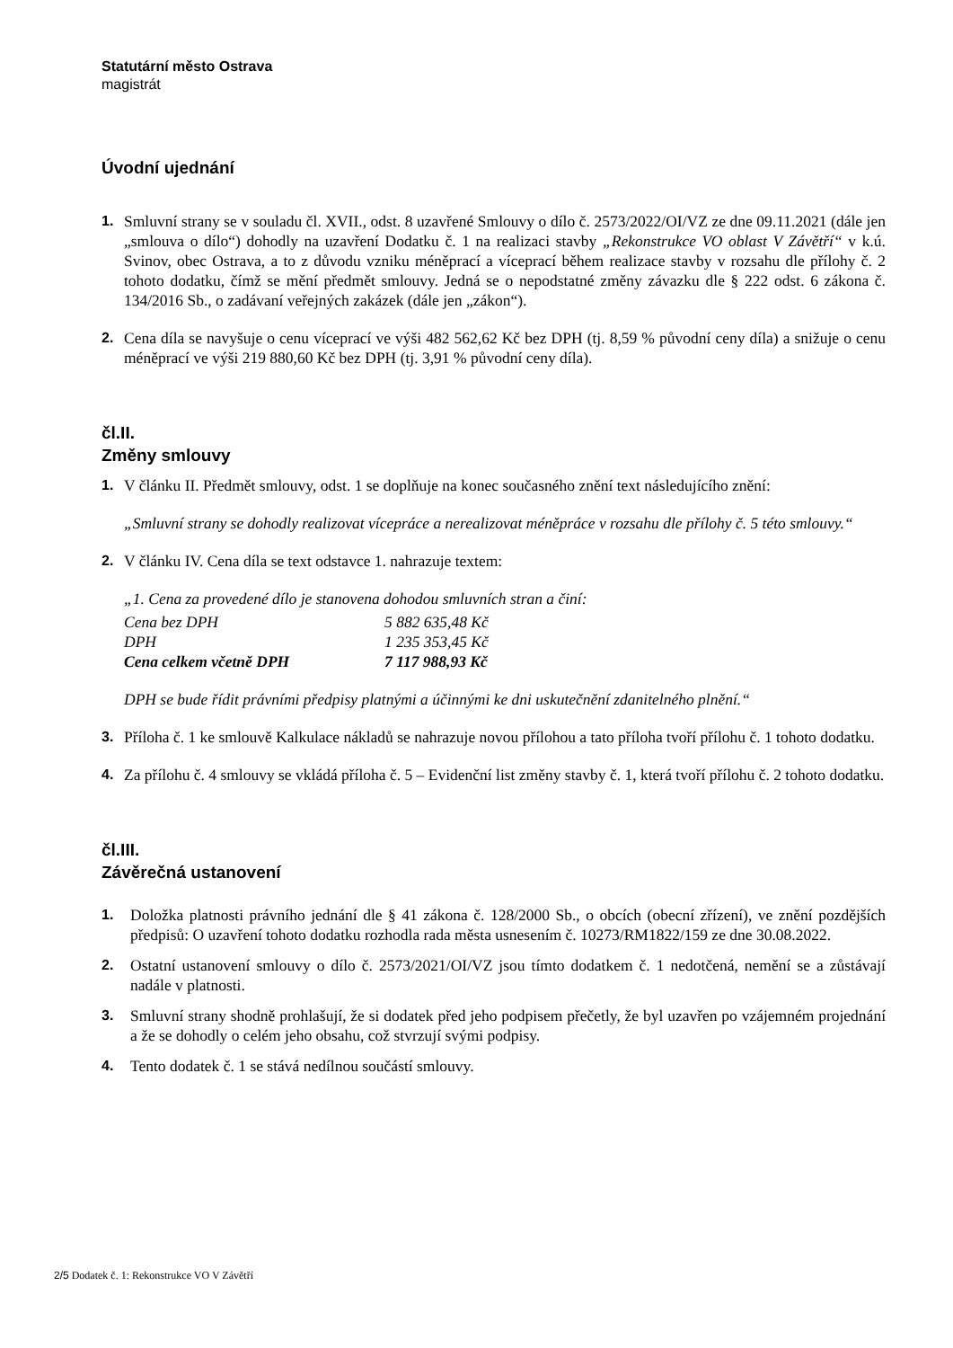Statutární město Ostrava
magistrát
Úvodní ujednání
1. Smluvní strany se v souladu čl. XVII., odst. 8 uzavřené Smlouvy o dílo č. 2573/2022/OI/VZ ze dne 09.11.2021 (dále jen „smlouva o dílo“) dohodly na uzavření Dodatku č. 1 na realizaci stavby „Rekonstrukce VO oblast V Závětří“ v k.ú. Svinov, obec Ostrava, a to z důvodu vzniku méněprací a víceprací během realizace stavby v rozsahu dle přílohy č. 2 tohoto dodatku, čímž se mění předmět smlouvy. Jedná se o nepodstatné změny závazku dle § 222 odst. 6 zákona č. 134/2016 Sb., o zadávaní veřejných zakázek (dále jen „zákon“).
2. Cena díla se navyšuje o cenu víceprací ve výši 482 562,62 Kč bez DPH (tj. 8,59 % původní ceny díla) a snižuje o cenu méněprací ve výši 219 880,60 Kč bez DPH (tj. 3,91 % původní ceny díla).
čl.II.
Změny smlouvy
1. V článku II. Předmět smlouvy, odst. 1 se doplňuje na konec současného znění text následujícího znění:
„Smluvní strany se dohodly realizovat vícepráce a nerealizovat méněpráce v rozsahu dle přílohy č. 5 této smlouvy.“
2. V článku IV. Cena díla se text odstavce 1. nahrazuje textem:
„1. Cena za provedené dílo je stanovena dohodou smluvních stran a činí:
| Cena bez DPH | 5 882 635,48 Kč |
| DPH | 1 235 353,45 Kč |
| Cena celkem včetně DPH | 7 117 988,93 Kč |
DPH se bude řídit právními předpisy platnými a účinnými ke dni uskutečnění zdanitelného plnění.“
3. Příloha č. 1 ke smlouvě Kalkulace nákladů se nahrazuje novou přílohou a tato příloha tvoří přílohu č. 1 tohoto dodatku.
4. Za přílohu č. 4 smlouvy se vkládá příloha č. 5 – Evidenční list změny stavby č. 1, která tvoří přílohu č. 2 tohoto dodatku.
čl.III.
Závěrečná ustanovení
1. Doložka platnosti právního jednání dle § 41 zákona č. 128/2000 Sb., o obcích (obecní zřízení), ve znění pozdějších předpisů: O uzavření tohoto dodatku rozhodla rada města usnesením č. 10273/RM1822/159 ze dne 30.08.2022.
2. Ostatní ustanovení smlouvy o dílo č. 2573/2021/OI/VZ jsou tímto dodatkem č. 1 nedotčená, nemění se a zůstávají nadále v platnosti.
3. Smluvní strany shodně prohlašují, že si dodatek před jeho podpisem přečetly, že byl uzavřen po vzájemném projednání a že se dohodly o celém jeho obsahu, což stvrzují svými podpisy.
4. Tento dodatek č. 1 se stává nedílnou součástí smlouvy.
2/5 Dodatek č. 1: Rekonstrukce VO V Závětří